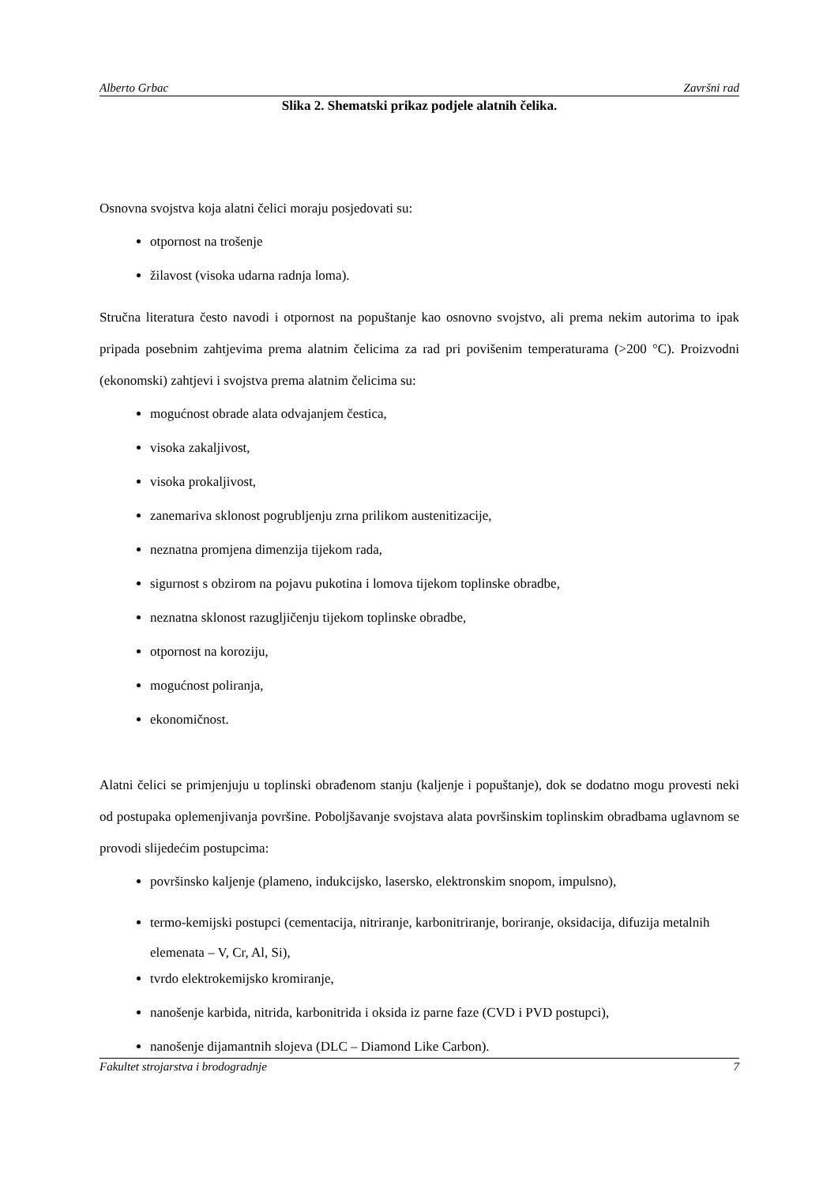Alberto Grbac Završni rad
Slika 2. Shematski prikaz podjele alatnih čelika.
Osnovna svojstva koja alatni čelici moraju posjedovati su:
otpornost na trošenje
žilavost (visoka udarna radnja loma).
Stručna literatura često navodi i otpornost na popuštanje kao osnovno svojstvo, ali prema nekim autorima to ipak pripada posebnim zahtjevima prema alatnim čelicima za rad pri povišenim temperaturama (>200 °C). Proizvodni (ekonomski) zahtjevi i svojstva prema alatnim čelicima su:
mogućnost obrade alata odvajanjem čestica,
visoka zakaljivost,
visoka prokaljivost,
zanemariva sklonost pogrubljenju zrna prilikom austenitizacije,
neznatna promjena dimenzija tijekom rada,
sigurnost s obzirom na pojavu pukotina i lomova tijekom toplinske obradbe,
neznatna sklonost razugljičenju tijekom toplinske obradbe,
otpornost na koroziju,
mogućnost poliranja,
ekonomičnost.
Alatni čelici se primjenjuju u toplinski obrađenom stanju (kaljenje i popuštanje), dok se dodatno mogu provesti neki od postupaka oplemenjivanja površine. Poboljšavanje svojstava alata površinskim toplinskim obradbama uglavnom se provodi slijedećim postupcima:
površinsko kaljenje (plameno, indukcijsko, lasersko, elektronskim snopom, impulsno),
termo-kemijski postupci (cementacija, nitriranje, karbonitriranje, boriranje, oksidacija, difuzija metalnih elemenata – V, Cr, Al, Si),
tvrdo elektrokemijsko kromiranje,
nanošenje karbida, nitrida, karbonitrida i oksida iz parne faze (CVD i PVD postupci),
nanošenje dijamantnih slojeva (DLC – Diamond Like Carbon).
Fakultet strojarstva i brodogradnje 7